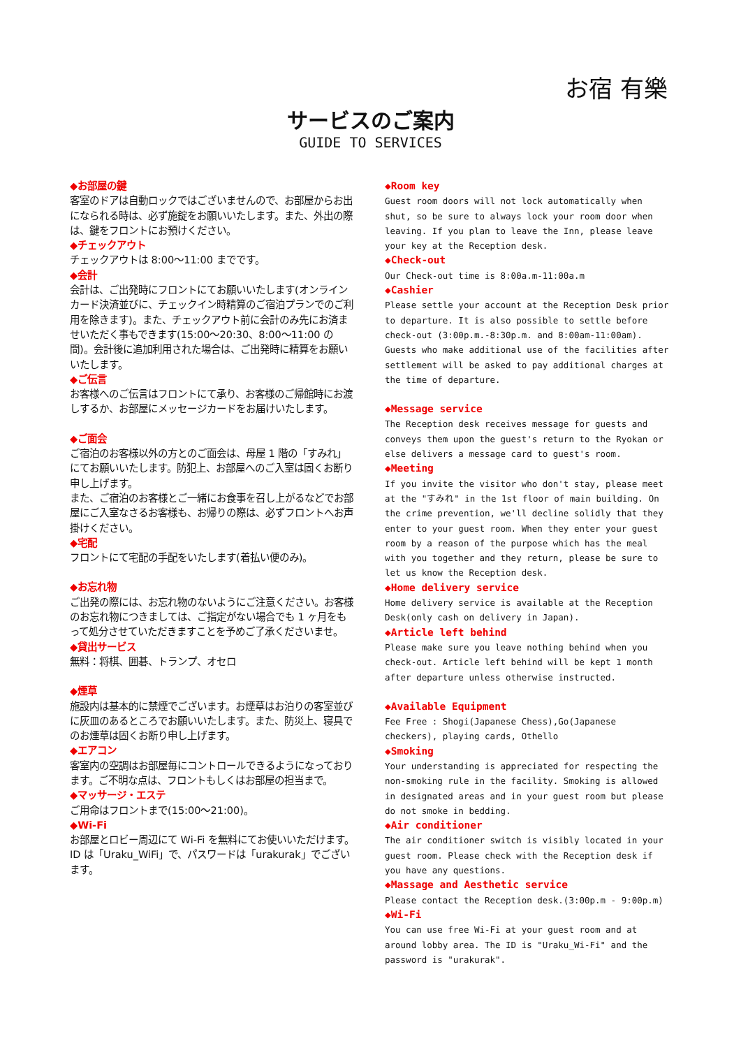お宿 有樂
サービスのご案内
GUIDE TO SERVICES
◆お部屋の鍵
客室のドアは自動ロックではございませんので、お部屋からお出になられる時は、必ず施錠をお願いいたします。また、外出の際は、鍵をフロントにお預けください。
◆チェックアウト
チェックアウトは 8:00〜11:00 までです。
◆会計
会計は、ご出発時にフロントにてお願いいたします(オンラインカード決済並びに、チェックイン時精算のご宿泊プランでのご利用を除きます)。また、チェックアウト前に会計のみ先にお済ませいただく事もできます(15:00〜20:30、8:00〜11:00 の間)。会計後に追加利用された場合は、ご出発時に精算をお願いいたします。
◆ご伝言
お客様へのご伝言はフロントにて承り、お客様のご帰館時にお渡しするか、お部屋にメッセージカードをお届けいたします。
◆ご面会
ご宿泊のお客様以外の方とのご面会は、母屋 1 階の「すみれ」にてお願いいたします。防犯上、お部屋へのご入室は固くお断り申し上げます。
また、ご宿泊のお客様とご一緒にお食事を召し上がるなどでお部屋にご入室なさるお客様も、お帰りの際は、必ずフロントへお声掛けください。
◆宅配
フロントにて宅配の手配をいたします(着払い便のみ)。
◆お忘れ物
ご出発の際には、お忘れ物のないようにご注意ください。お客様のお忘れ物につきましては、ご指定がない場合でも 1 ヶ月をもって処分させていただきますことを予めご了承くださいませ。
◆貸出サービス
無料：将棋、囲碁、トランプ、オセロ
◆煙草
施設内は基本的に禁煙でございます。お煙草はお泊りの客室並びに灰皿のあるところでお願いいたします。また、防災上、寝具でのお煙草は固くお断り申し上げます。
◆エアコン
客室内の空調はお部屋毎にコントロールできるようになっております。ご不明な点は、フロントもしくはお部屋の担当まで。
◆マッサージ・エステ
ご用命はフロントまで(15:00〜21:00)。
◆Wi-Fi
お部屋とロビー周辺にて Wi-Fi を無料にてお使いいただけます。
ID は「Uraku_WiFi」で、パスワードは「urakurak」でございます。
◆Room key
Guest room doors will not lock automatically when shut, so be sure to always lock your room door when leaving. If you plan to leave the Inn, please leave your key at the Reception desk.
◆Check-out
Our Check-out time is 8:00a.m-11:00a.m
◆Cashier
Please settle your account at the Reception Desk prior to departure. It is also possible to settle before check-out (3:00p.m.-8:30p.m. and 8:00am-11:00am). Guests who make additional use of the facilities after settlement will be asked to pay additional charges at the time of departure.
◆Message service
The Reception desk receives message for guests and conveys them upon the guest's return to the Ryokan or else delivers a message card to guest's room.
◆Meeting
If you invite the visitor who don't stay, please meet at the "すみれ" in the 1st floor of main building. On the crime prevention, we'll decline solidly that they enter to your guest room. When they enter your guest room by a reason of the purpose which has the meal with you together and they return, please be sure to let us know the Reception desk.
◆Home delivery service
Home delivery service is available at the Reception Desk(only cash on delivery in Japan).
◆Article left behind
Please make sure you leave nothing behind when you check-out. Article left behind will be kept 1 month after departure unless otherwise instructed.
◆Available Equipment
Fee Free : Shogi(Japanese Chess),Go(Japanese checkers), playing cards, Othello
◆Smoking
Your understanding is appreciated for respecting the non-smoking rule in the facility. Smoking is allowed in designated areas and in your guest room but please do not smoke in bedding.
◆Air conditioner
The air conditioner switch is visibly located in your guest room. Please check with the Reception desk if you have any questions.
◆Massage and Aesthetic service
Please contact the Reception desk.(3:00p.m - 9:00p.m)
◆Wi-Fi
You can use free Wi-Fi at your guest room and at around lobby area. The ID is "Uraku_Wi-Fi" and the password is "urakurak".